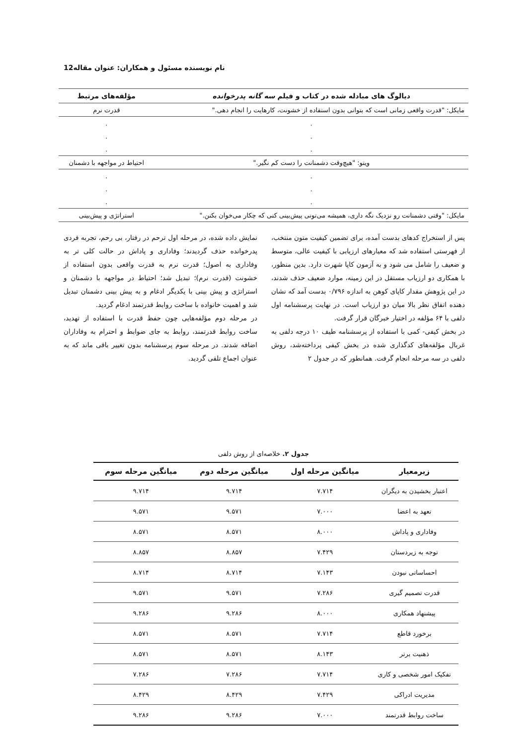نام نویسنده مسئول و همکاران: عنوان مقاله12
| دیالوگ های مبادله شده در کتاب و فیلم سه گانه پدرخوانده | مؤلفه‌های مرتبط |
| --- | --- |
| مایکل: "قدرت واقعی زمانی است که بتوانی بدون استفاده از خشونت، کارهایت را انجام دهی." | قدرت نرم |
| . | . |
| . | . |
| . | . |
| ویتو: "هیچ‌وقت دشمنانت را دست کم نگیر." | احتیاط در مواجهه با دشمنان |
| . | . |
| . | . |
| . | . |
| مایکل: "وقتی دشمنانت رو نزدیک نگه داری، همیشه می‌تونی پیش‌بینی کنی که چکار می‌خوان بکنن." | استراتژی و پیش‌بینی |
پس از استخراج کدهای بدست آمده، برای تضمین کیفیت متون منتخب، از فهرستی استفاده شد که معیارهای ارزیابی با کیفیت عالی، متوسط و ضعیف را شامل می شود و به آزمون کاپا شهرت دارد. بدین منظور، با همکاری دو ارزیاب مستقل در این زمینه، موارد ضعیف حذف شدند، در این پژوهش مقدار کاپای کوهن به اندازه ۰/۷۹۶ بدست آمد که نشان دهنده اتفاق نظر بالا میان دو ارزیاب است. در نهایت پرسشنامه اول دلفی با ۶۴ مؤلفه در اختیار خبرگان قرار گرفت.
در بخش کیفی- کمی با استفاده از پرسشنامه طیف ۱۰ درجه دلفی به غربال مؤلفه‌های کدگذاری شده در بخش کیفی پرداخته‌شد، روش دلفی در سه مرحله انجام گرفت. همانطور که در جدول ۲
نمایش داده شده، در مرحله اول ترحم در رفتار، بی رحم، تجربه فردی پدرخوانده حذف گردیدند؛ وفاداری و پاداش در حالت کلی تر به وفاداری به اصول؛ قدرت نرم به قدرت واقعی بدون استفاده از خشونت (قدرت نرم)؛ تبدیل شد؛ احتیاط در مواجهه با دشمنان و استراتژی و پیش بینی با یکدیگر ادغام و به پیش بینی دشمنان تبدیل شد و اهمیت خانواده با ساخت روابط قدرتمند ادغام گردید.
در مرحله دوم مؤلفه‌هایی چون حفظ قدرت با استفاده از تهدید، ساخت روابط قدرتمند، روابط به جای ضوابط و احترام به وفاداران اضافه شدند. در مرحله سوم پرسشنامه بدون تغییر باقی ماند که به عنوان اجماع تلقی گردید.
جدول ۲. خلاصه‌ای از روش دلفی
| زیرمعیار | میانگین مرحله اول | میانگین مرحله دوم | میانگین مرحله سوم |
| --- | --- | --- | --- |
| اعتبار بخشیدن به دیگران | ۷.۷۱۴ | ۹.۷۱۴ | ۹.۷۱۴ |
| تعهد به اعضا | ۷.۰۰۰ | ۹.۵۷۱ | ۹.۵۷۱ |
| وفاداری و پاداش | ۸.۰۰۰ | ۸.۵۷۱ | ۸.۵۷۱ |
| توجه به زیردستان | ۷.۴۲۹ | ۸.۸۵۷ | ۸.۸۵۷ |
| احساساتی نبودن | ۷.۱۴۳ | ۸.۷۱۴ | ۸.۷۱۴ |
| قدرت تصمیم گیری | ۷.۲۸۶ | ۹.۵۷۱ | ۹.۵۷۱ |
| پیشنهاد همکاری | ۸.۰۰۰ | ۹.۲۸۶ | ۹.۲۸۶ |
| برخورد قاطع | ۷.۷۱۴ | ۸.۵۷۱ | ۸.۵۷۱ |
| ذهنیت برتر | ۸.۱۴۳ | ۸.۵۷۱ | ۸.۵۷۱ |
| تفکیک امور شخصی و کاری | ۷.۷۱۴ | ۷.۲۸۶ | ۷.۲۸۶ |
| مدیریت ادراکی | ۷.۴۲۹ | ۸.۴۲۹ | ۸.۴۲۹ |
| ساخت روابط قدرتمند | ۷.۰۰۰ | ۹.۲۸۶ | ۹.۲۸۶ |